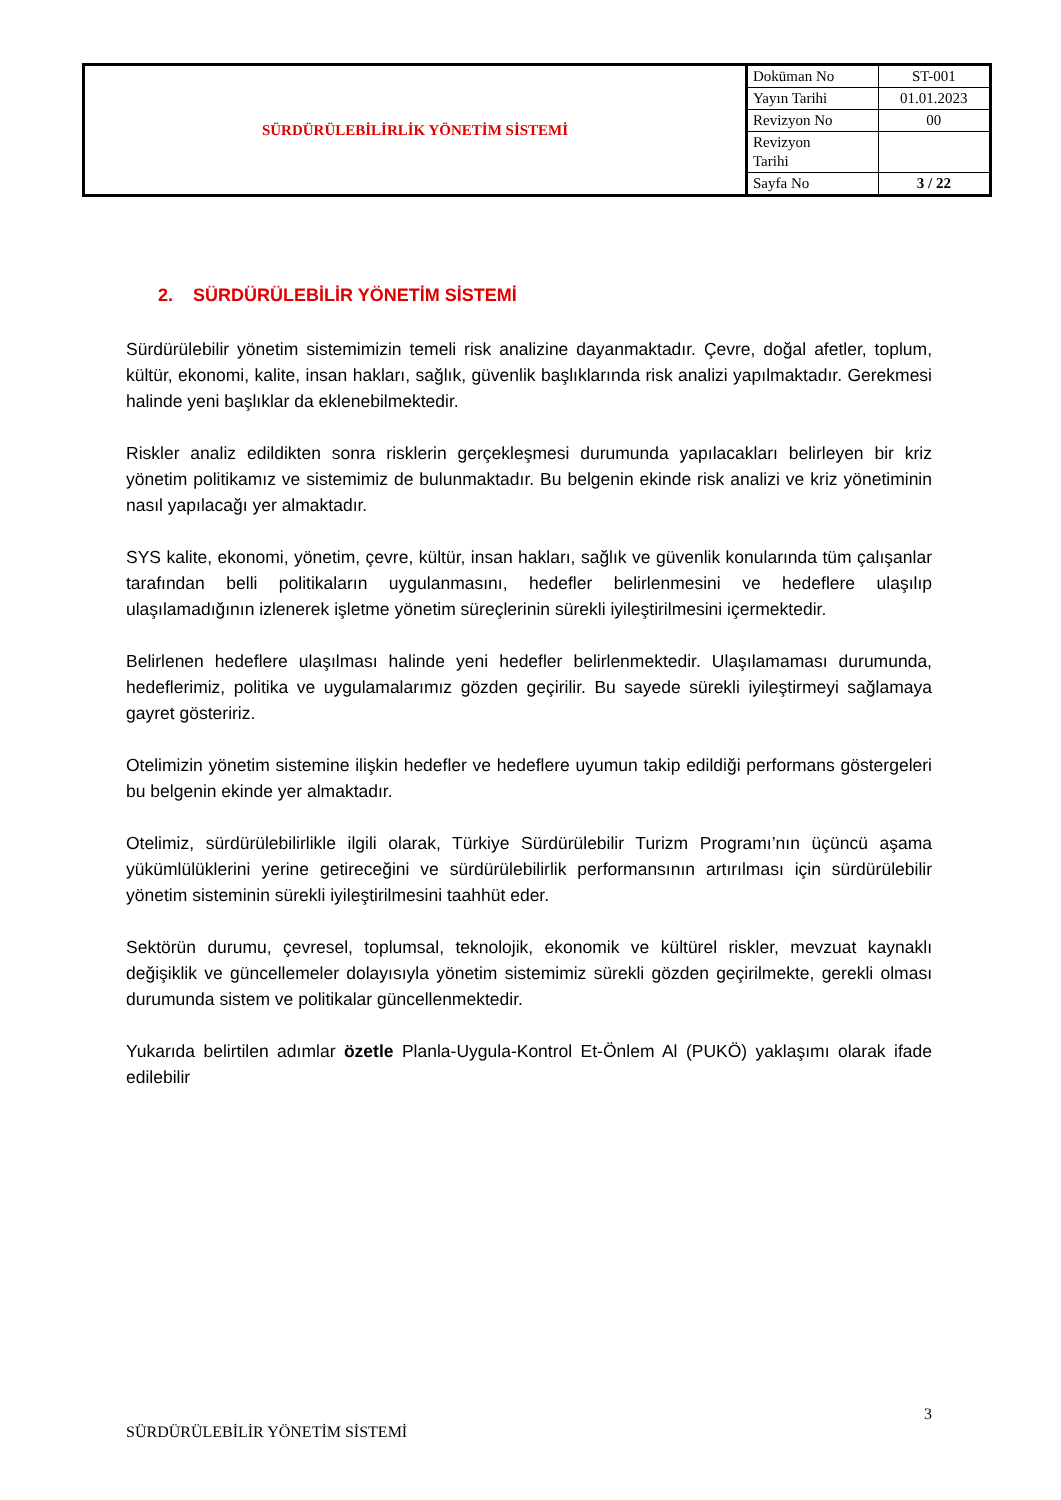| SÜRDÜRÜLEBİLİRLİK YÖNETİM SİSTEMİ | Doküman No | ST-001 |
| | Yayın Tarihi | 01.01.2023 |
| | Revizyon No | 00 |
| | Revizyon Tarihi | |
| | Sayfa No | 3 / 22 |
2. SÜRDÜRÜLEBİLİR YÖNETİM SİSTEMİ
Sürdürülebilir yönetim sistemimizin temeli risk analizine dayanmaktadır. Çevre, doğal afetler, toplum, kültür, ekonomi, kalite, insan hakları, sağlık, güvenlik başlıklarında risk analizi yapılmaktadır. Gerekmesi halinde yeni başlıklar da eklenebilmektedir.
Riskler analiz edildikten sonra risklerin gerçekleşmesi durumunda yapılacakları belirleyen bir kriz yönetim politikamız ve sistemimiz de bulunmaktadır. Bu belgenin ekinde risk analizi ve kriz yönetiminin nasıl yapılacağı yer almaktadır.
SYS kalite, ekonomi, yönetim, çevre, kültür, insan hakları, sağlık ve güvenlik konularında tüm çalışanlar tarafından belli politikaların uygulanmasını, hedefler belirlenmesini ve hedeflere ulaşılıp ulaşılamadığının izlenerek işletme yönetim süreçlerinin sürekli iyileştirilmesini içermektedir.
Belirlenen hedeflere ulaşılması halinde yeni hedefler belirlenmektedir. Ulaşılamaması durumunda, hedeflerimiz, politika ve uygulamalarımız gözden geçirilir. Bu sayede sürekli iyileştirmeyi sağlamaya gayret gösteririz.
Otelimizin yönetim sistemine ilişkin hedefler ve hedeflere uyumun takip edildiği performans göstergeleri bu belgenin ekinde yer almaktadır.
Otelimiz, sürdürülebilirlikle ilgili olarak, Türkiye Sürdürülebilir Turizm Programı’nın üçüncü aşama yükümlülüklerini yerine getireceğini ve sürdürülebilirlik performansının artırılması için sürdürülebilir yönetim sisteminin sürekli iyileştirilmesini taahhüt eder.
Sektörün durumu, çevresel, toplumsal, teknolojik, ekonomik ve kültürel riskler, mevzuat kaynaklı değişiklik ve güncellemeler dolayısıyla yönetim sistemimiz sürekli gözden geçirilmekte, gerekli olması durumunda sistem ve politikalar güncellenmektedir.
Yukarıda belirtilen adımlar özetle Planla-Uygula-Kontrol Et-Önlem Al (PUKÖ) yaklaşımı olarak ifade edilebilir
3
SÜRDÜRÜLEBİLİR YÖNETİM SİSTEMİ